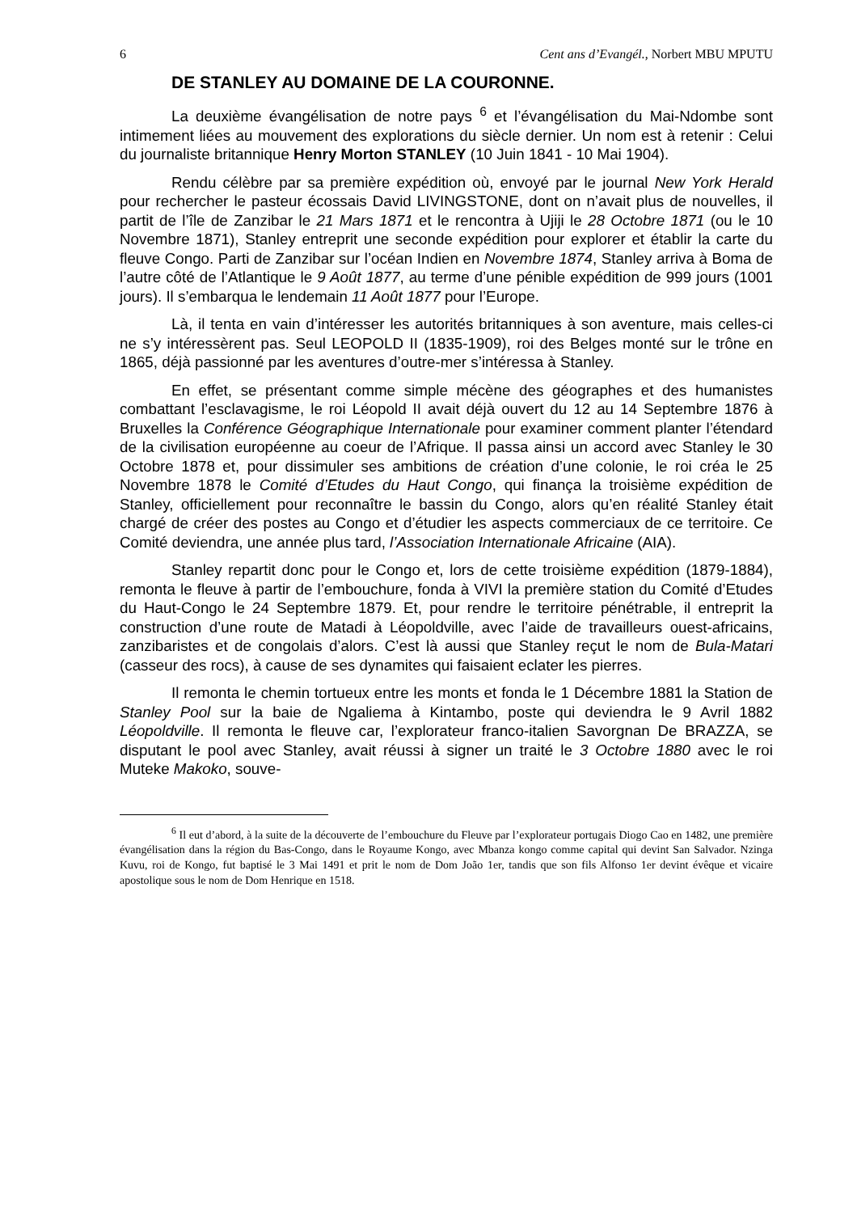6 Cent ans d’Evangél., Norbert MBU MPUTU
DE STANLEY AU DOMAINE DE LA COURONNE.
La deuxième évangélisation de notre pays <sup>6</sup> et l’évangélisation du Mai-Ndombe sont intimement liées au mouvement des explorations du siècle dernier. Un nom est à retenir : Celui du journaliste britannique Henry Morton STANLEY (10 Juin 1841 - 10 Mai 1904).
Rendu célèbre par sa première expédition où, envoyé par le journal New York Herald pour rechercher le pasteur écossais David LIVINGSTONE, dont on n’avait plus de nouvelles, il partit de l’île de Zanzibar le 21 Mars 1871 et le rencontra à Ujiji le 28 Octobre 1871 (ou le 10 Novembre 1871), Stanley entreprit une seconde expédition pour explorer et établir la carte du fleuve Congo. Parti de Zanzibar sur l’océan Indien en Novembre 1874, Stanley arriva à Boma de l’autre côté de l’Atlantique le 9 Août 1877, au terme d’une pénible expédition de 999 jours (1001 jours). Il s’embarqua le lendemain 11 Août 1877 pour l’Europe.
Là, il tenta en vain d’intéresser les autorités britanniques à son aventure, mais celles-ci ne s’y intéressèrent pas. Seul LEOPOLD II (1835-1909), roi des Belges monté sur le trône en 1865, déjà passionné par les aventures d’outre-mer s’intéressa à Stanley.
En effet, se présentant comme simple mécène des géographes et des humanistes combattant l’esclavagisme, le roi Léopold II avait déjà ouvert du 12 au 14 Septembre 1876 à Bruxelles la Conférence Géographique Internationale pour examiner comment planter l’étendard de la civilisation européenne au coeur de l’Afrique. Il passa ainsi un accord avec Stanley le 30 Octobre 1878 et, pour dissimuler ses ambitions de création d’une colonie, le roi créa le 25 Novembre 1878 le Comité d’Etudes du Haut Congo, qui finança la troisième expédition de Stanley, officiellement pour reconnaître le bassin du Congo, alors qu’en réalité Stanley était chargé de créer des postes au Congo et d’étudier les aspects commerciaux de ce territoire. Ce Comité deviendra, une année plus tard, l’Association Internationale Africaine (AIA).
Stanley repartit donc pour le Congo et, lors de cette troisième expédition (1879-1884), remonta le fleuve à partir de l’embouchure, fonda à VIVI la première station du Comité d’Etudes du Haut-Congo le 24 Septembre 1879. Et, pour rendre le territoire pénétrable, il entreprit la construction d’une route de Matadi à Léopoldville, avec l’aide de travailleurs ouest-africains, zanzibaristes et de congolais d’alors. C’est là aussi que Stanley reçut le nom de Bula-Matari (casseur des rocs), à cause de ses dynamites qui faisaient eclater les pierres.
Il remonta le chemin tortueux entre les monts et fonda le 1 Décembre 1881 la Station de Stanley Pool sur la baie de Ngaliema à Kintambo, poste qui deviendra le 9 Avril 1882 Léopoldville. Il remonta le fleuve car, l’explorateur franco-italien Savorgnan De BRAZZA, se disputant le pool avec Stanley, avait réussi à signer un traité le 3 Octobre 1880 avec le roi Muteke Makoko, souve-
<sup>6</sup> Il eut d’abord, à la suite de la découverte de l’embouchure du Fleuve par l’explorateur portugais Diogo Cao en 1482, une première évangélisation dans la région du Bas-Congo, dans le Royaume Kongo, avec Mbanza kongo comme capital qui devint San Salvador. Nzinga Kuvu, roi de Kongo, fut baptisé le 3 Mai 1491 et prit le nom de Dom João 1er, tandis que son fils Alfonso 1er devint évêque et vicaire apostolique sous le nom de Dom Henrique en 1518.